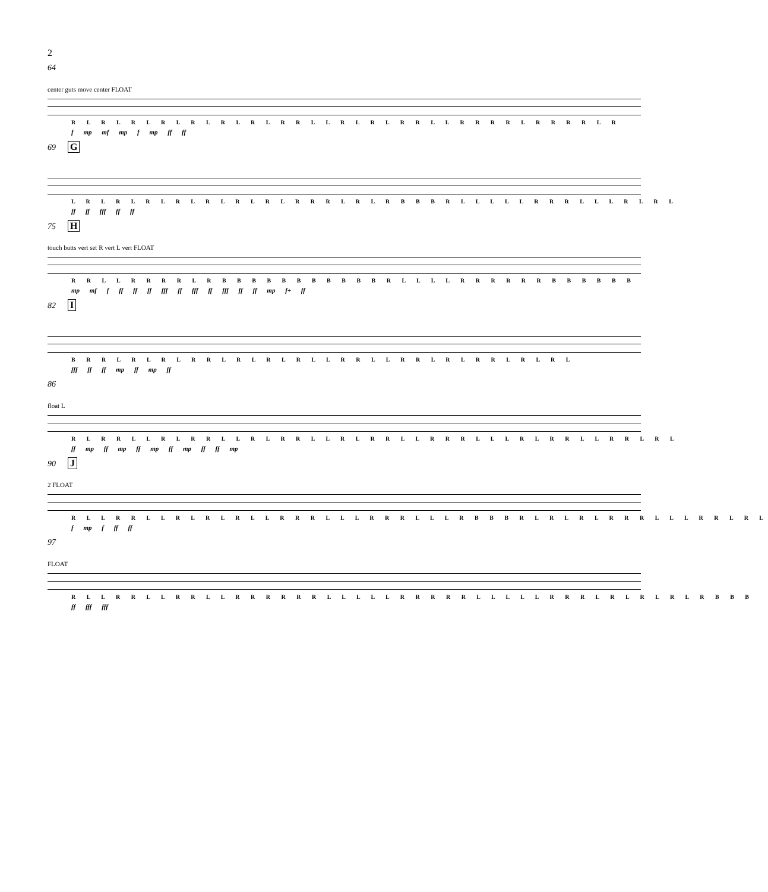2
64
center guts move center FLOAT
R L R L R L R L R L R L R L R R L L R L R L R R L L R R R R L R R R R L R
f mp mf mp f mp ff ff
69 G
L R L R L R L R L R L R L R L R R R L R L R B B B R L L L L L R R R L L L R L R L
ff ff fff ff ff
75 H
touch butts vert set R vert L vert FLOAT
R R L L R R R R L R B B B B B B B B B B B R L L L L R R R R R R B B B B B B
mp mf f ff ff ff fff ff fff ff fff ff ff mp f+ ff
82 I
B R R L R L R L R R L R L R L R L L R R L L R R L R L R R L R L R L
fff ff ff mp ff mp ff
86
float L
R L R R L L R L R R L L R L R R L L R L R R L L R R R L L L R L R R L L R R L R L
ff mp ff mp ff mp ff mp ff ff mp
90 J
2 FLOAT
R L L R R L L R L R L R L L R R R L L L R R R L L L R B B B R L R L R L R R R L L L R R L R L
f mp f ff ff
97
FLOAT
R L L R R L L R R L L R R R R R R L L L L L R R R R R L L L L L R R R L R L R L R L R B B B
ff fff fff